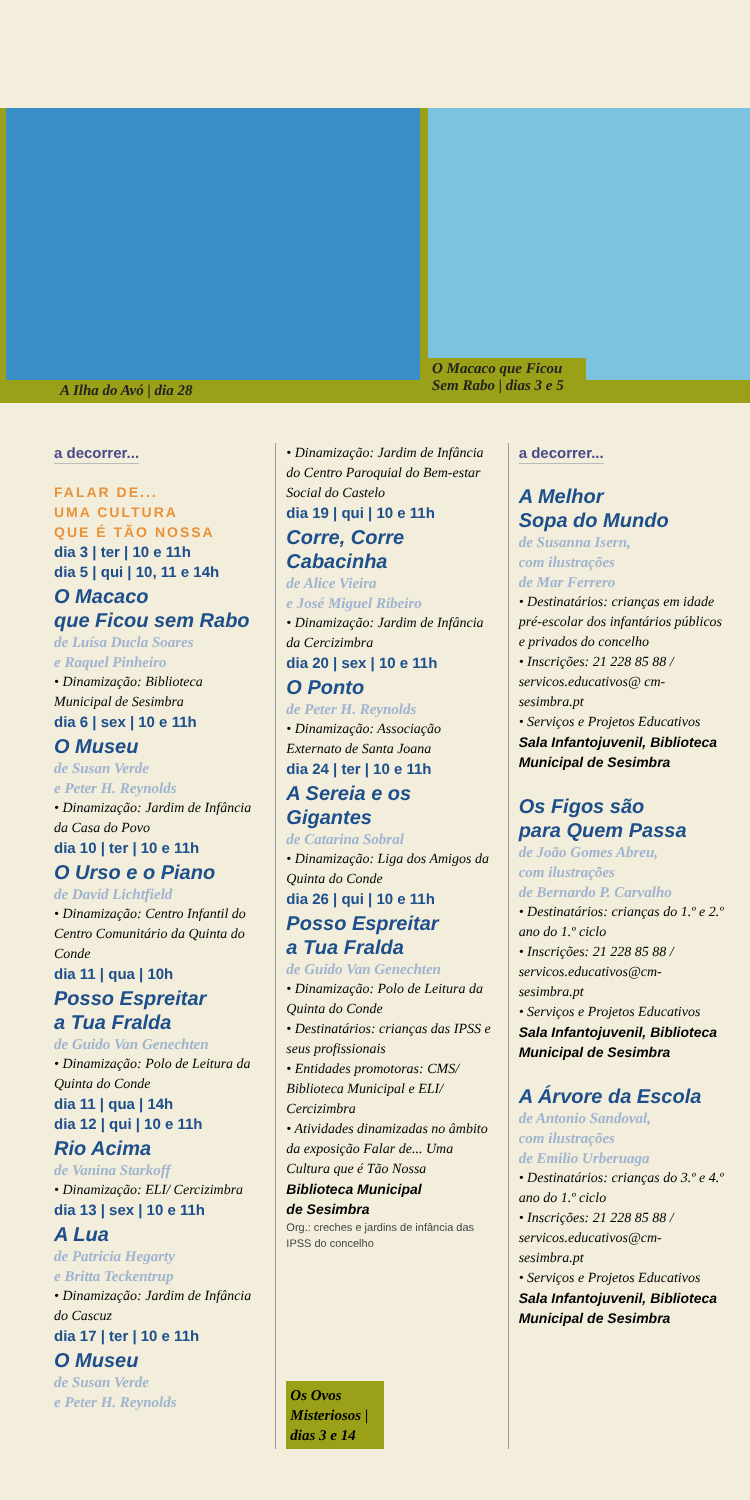A Ilha do Avó | dia 28
O Macaco que Ficou Sem Rabo | dias 3 e 5
a decorrer...
FALAR DE...
UMA CULTURA
QUE É TÃO NOSSA
dia 3 | ter | 10 e 11h
dia 5 | qui | 10, 11 e 14h
O Macaco
que Ficou sem Rabo
de Luísa Ducla Soares
e Raquel Pinheiro
• Dinamização: Biblioteca Municipal de Sesimbra
dia 6 | sex | 10 e 11h
O Museu
de Susan Verde
e Peter H. Reynolds
• Dinamização: Jardim de Infância da Casa do Povo
dia 10 | ter | 10 e 11h
O Urso e o Piano
de David Lichtfield
• Dinamização: Centro Infantil do Centro Comunitário da Quinta do Conde
dia 11 | qua | 10h
Posso Espreitar
a Tua Fralda
de Guido Van Genechten
• Dinamização: Polo de Leitura da Quinta do Conde
dia 11 | qua | 14h
dia 12 | qui | 10 e 11h
Rio Acima
de Vanina Starkoff
• Dinamização: ELI/ Cercizimbra
dia 13 | sex | 10 e 11h
A Lua
de Patricia Hegarty
e Britta Teckentrup
• Dinamização: Jardim de Infância do Cascuz
dia 17 | ter | 10 e 11h
O Museu
de Susan Verde
e Peter H. Reynolds
• Dinamização: Jardim de Infância do Centro Paroquial do Bem-estar Social do Castelo
dia 19 | qui | 10 e 11h
Corre, Corre
Cabacinha
de Alice Vieira
e José Miguel Ribeiro
• Dinamização: Jardim de Infância da Cercizimbra
dia 20 | sex | 10 e 11h
O Ponto
de Peter H. Reynolds
• Dinamização: Associação Externato de Santa Joana
dia 24 | ter | 10 e 11h
A Sereia e os Gigantes
de Catarina Sobral
• Dinamização: Liga dos Amigos da Quinta do Conde
dia 26 | qui | 10 e 11h
Posso Espreitar
a Tua Fralda
de Guido Van Genechten
• Dinamização: Polo de Leitura da Quinta do Conde
• Destinatários: crianças das IPSS e seus profissionais
• Entidades promotoras: CMS/ Biblioteca Municipal e ELI/ Cercizimbra
• Atividades dinamizadas no âmbito da exposição Falar de... Uma Cultura que é Tão Nossa
Biblioteca Municipal
de Sesimbra
Org.: creches e jardins de infância das IPSS do concelho
Os Ovos Misteriosos | dias 3 e 14
a decorrer...
A Melhor
Sopa do Mundo
de Susanna Isern,
com ilustrações
de Mar Ferrero
• Destinatários: crianças em idade pré-escolar dos infantários públicos e privados do concelho
• Inscrições: 21 228 85 88 / servicos.educativos@ cm-sesimbra.pt
• Serviços e Projetos Educativos
Sala Infantojuvenil, Biblioteca Municipal de Sesimbra
Os Figos são
para Quem Passa
de João Gomes Abreu,
com ilustrações
de Bernardo P. Carvalho
• Destinatários: crianças do 1.º e 2.º ano do 1.º ciclo
• Inscrições: 21 228 85 88 / servicos.educativos@cm-sesimbra.pt
• Serviços e Projetos Educativos
Sala Infantojuvenil, Biblioteca Municipal de Sesimbra
A Árvore da Escola
de Antonio Sandoval,
com ilustrações
de Emilio Urberuaga
• Destinatários: crianças do 3.º e 4.º ano do 1.º ciclo
• Inscrições: 21 228 85 88 / servicos.educativos@cm-sesimbra.pt
• Serviços e Projetos Educativos
Sala Infantojuvenil, Biblioteca Municipal de Sesimbra